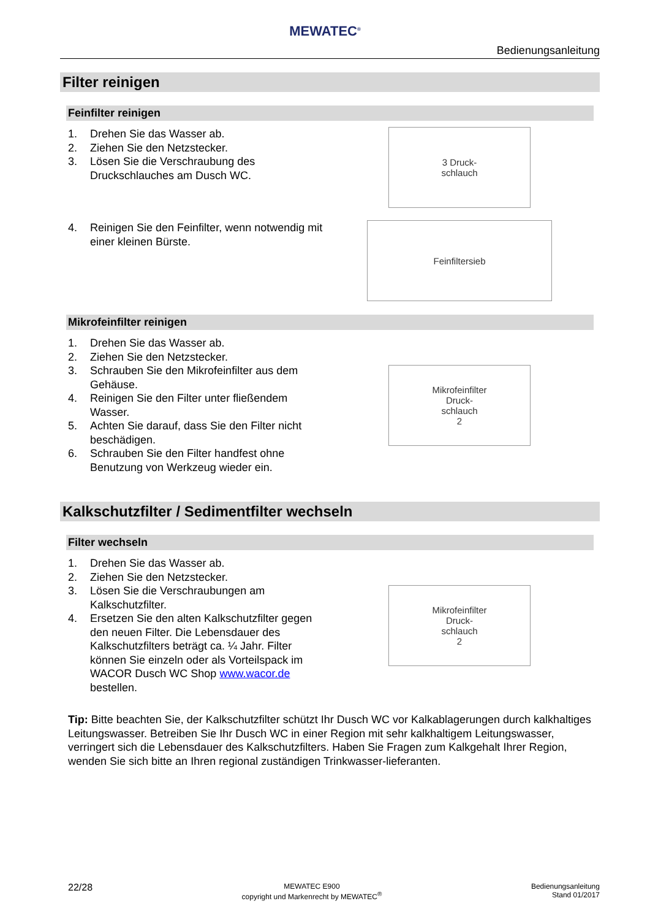MEWATEC<sup>®</sup>
Bedienungsanleitung
Filter reinigen
Feinfilter reinigen
1. Drehen Sie das Wasser ab.
2. Ziehen Sie den Netzstecker.
3. Lösen Sie die Verschraubung des Druckschlauches am Dusch WC.
4. Reinigen Sie den Feinfilter, wenn notwendig mit einer kleinen Bürste.
3 Druck-
schlauch
Feinfiltersieb
Mikrofeinfilter reinigen
1. Drehen Sie das Wasser ab.
2. Ziehen Sie den Netzstecker.
3. Schrauben Sie den Mikrofeinfilter aus dem Gehäuse.
4. Reinigen Sie den Filter unter fließendem Wasser.
5. Achten Sie darauf, dass Sie den Filter nicht beschädigen.
6. Schrauben Sie den Filter handfest ohne Benutzung von Werkzeug wieder ein.
Mikrofeinfilter
Druck-
schlauch
2
Kalkschutzfilter / Sedimentfilter wechseln
Filter wechseln
1. Drehen Sie das Wasser ab.
2. Ziehen Sie den Netzstecker.
3. Lösen Sie die Verschraubungen am Kalkschutzfilter.
4. Ersetzen Sie den alten Kalkschutzfilter gegen den neuen Filter. Die Lebensdauer des Kalkschutzfilters beträgt ca. ¼ Jahr. Filter können Sie einzeln oder als Vorteilspack im WACOR Dusch WC Shop www.wacor.de bestellen.
Mikrofeinfilter
Druck-
schlauch
2
Tip: Bitte beachten Sie, der Kalkschutzfilter schützt Ihr Dusch WC vor Kalkablagerungen durch kalkhaltiges Leitungswasser. Betreiben Sie Ihr Dusch WC in einer Region mit sehr kalkhaltigem Leitungswasser, verringert sich die Lebensdauer des Kalkschutzfilters. Haben Sie Fragen zum Kalkgehalt Ihrer Region, wenden Sie sich bitte an Ihren regional zuständigen Trinkwasser-lieferanten.
22/28
MEWATEC E900
copyright und Markenrecht by MEWATEC<sup>®</sup>
Bedienungsanleitung
Stand 01/2017